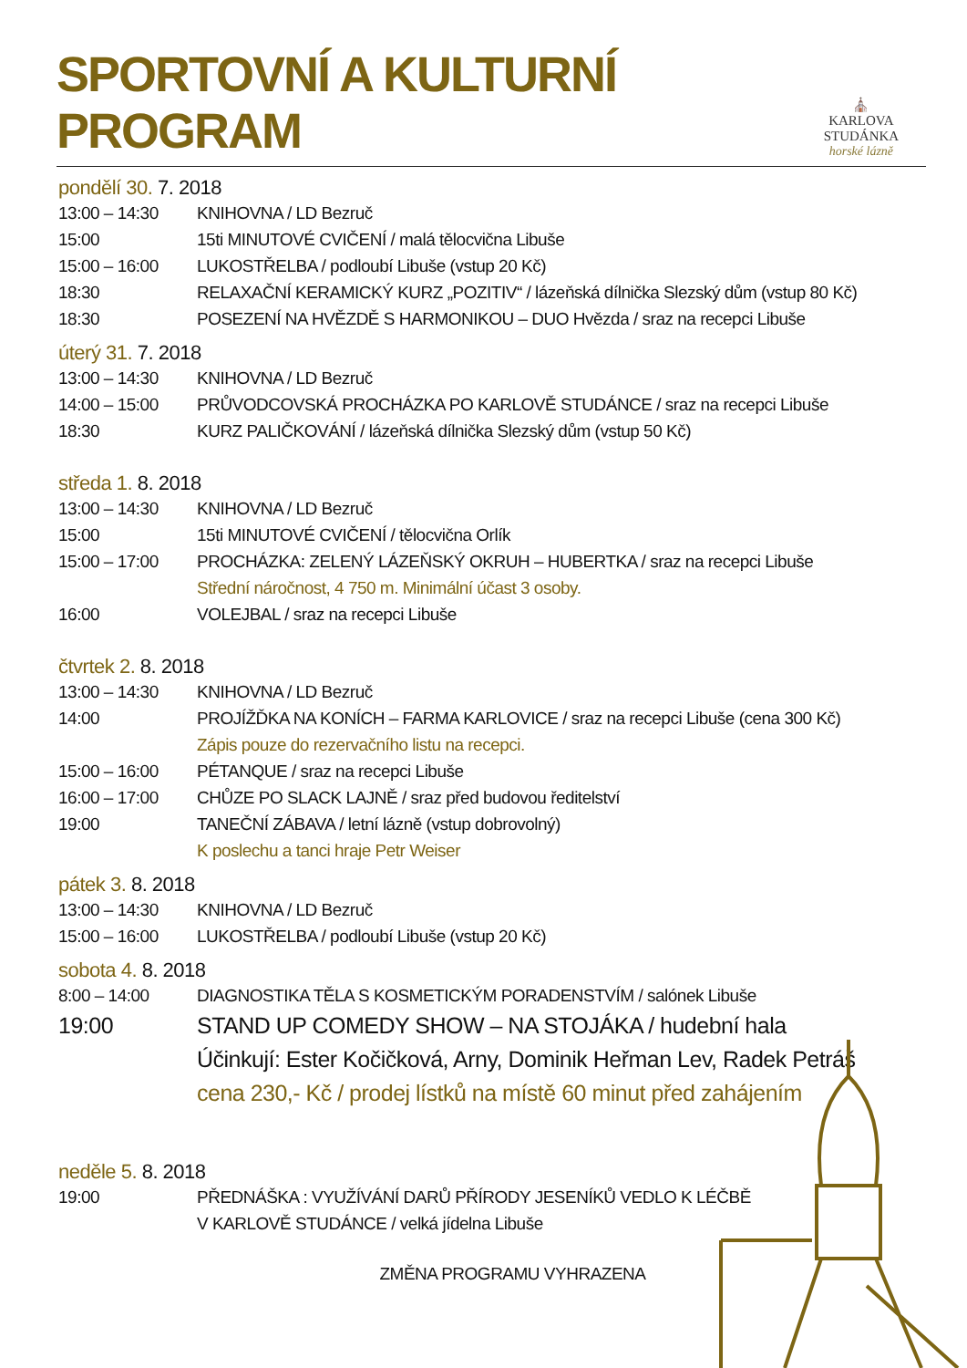SPORTOVNÍ A KULTURNÍ PROGRAM
⛪
KARLOVA STUDÁNKA
horské lázně
pondělí 30. 7. 2018
13:00 – 14:30 KNIHOVNA / LD Bezruč
15:00 15ti MINUTOVÉ CVIČENÍ / malá tělocvična Libuše
15:00 – 16:00 LUKOSTŘELBA / podloubí Libuše (vstup 20 Kč)
18:30 RELAXAČNÍ KERAMICKÝ KURZ „POZITIV“ / lázeňská dílnička Slezský dům (vstup 80 Kč)
18:30 POSEZENÍ NA HVĚZDĚ S HARMONIKOU – DUO Hvězda / sraz na recepci Libuše
úterý 31. 7. 2018
13:00 – 14:30 KNIHOVNA / LD Bezruč
14:00 – 15:00 PRŮVODCOVSKÁ PROCHÁZKA PO KARLOVĚ STUDÁNCE / sraz na recepci Libuše
18:30 KURZ PALIČKOVÁNÍ / lázeňská dílnička Slezský dům (vstup 50 Kč)
středa 1. 8. 2018
13:00 – 14:30 KNIHOVNA / LD Bezruč
15:00 15ti MINUTOVÉ CVIČENÍ / tělocvična Orlík
15:00 – 17:00 PROCHÁZKA: ZELENÝ LÁZEŇSKÝ OKRUH – HUBERTKA / sraz na recepci Libuše
Střední náročnost, 4 750 m. Minimální účast 3 osoby.
16:00 VOLEJBAL / sraz na recepci Libuše
čtvrtek 2. 8. 2018
13:00 – 14:30 KNIHOVNA / LD Bezruč
14:00 PROJÍŽĎKA NA KONÍCH – FARMA KARLOVICE / sraz na recepci Libuše (cena 300 Kč)
Zápis pouze do rezervačního listu na recepci.
15:00 – 16:00 PÉTANQUE / sraz na recepci Libuše
16:00 – 17:00 CHŮZE PO SLACK LAJNĚ / sraz před budovou ředitelství
19:00 TANEČNÍ ZÁBAVA / letní lázně (vstup dobrovolný)
K poslechu a tanci hraje Petr Weiser
pátek 3. 8. 2018
13:00 – 14:30 KNIHOVNA / LD Bezruč
15:00 – 16:00 LUKOSTŘELBA / podloubí Libuše (vstup 20 Kč)
sobota 4. 8. 2018
8:00 – 14:00 DIAGNOSTIKA TĚLA S KOSMETICKÝM PORADENSTVÍM / salónek Libuše
19:00 STAND UP COMEDY SHOW – NA STOJÁKA / hudební hala
Účinkují: Ester Kočičková, Arny, Dominik Heřman Lev, Radek Petráš
cena 230,- Kč / prodej lístků na místě 60 minut před zahájením
neděle 5. 8. 2018
19:00 PŘEDNÁŠKA : VYUŽÍVÁNÍ DARŮ PŘÍRODY JESENÍKŮ VEDLO K LÉČBĚ
V KARLOVĚ STUDÁNCE / velká jídelna Libuše
ZMĚNA PROGRAMU VYHRAZENA